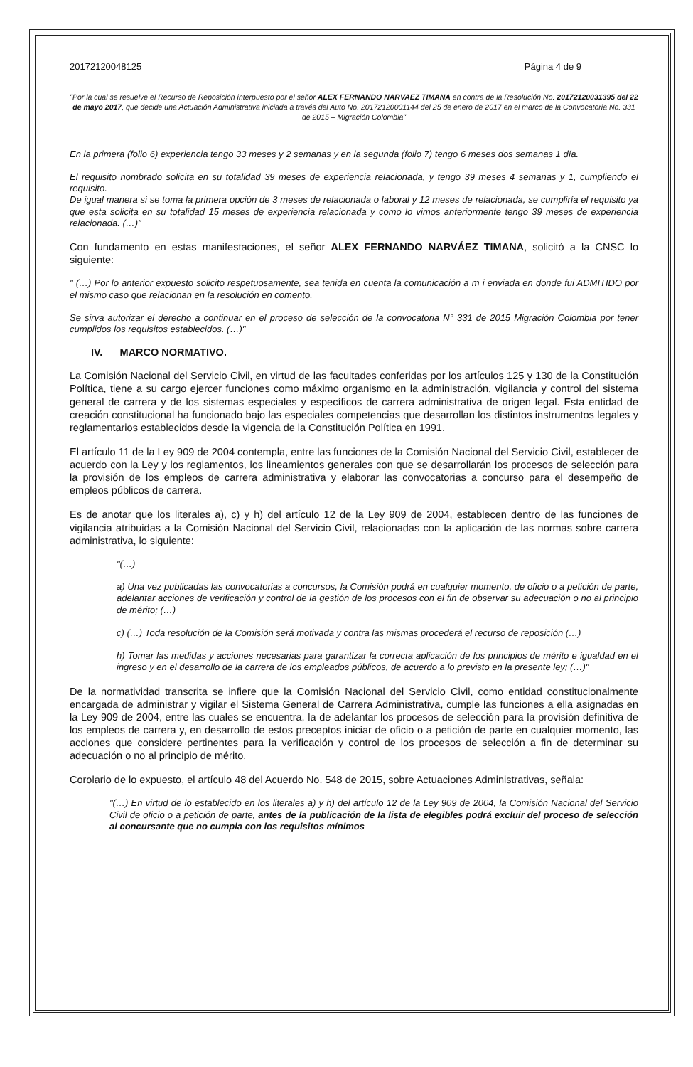20172120048125 Página 4 de 9
"Por la cual se resuelve el Recurso de Reposición interpuesto por el señor ALEX FERNANDO NARVAEZ TIMANA en contra de la Resolución No. 20172120031395 del 22 de mayo 2017, que decide una Actuación Administrativa iniciada a través del Auto No. 20172120001144 del 25 de enero de 2017 en el marco de la Convocatoria No. 331 de 2015 – Migración Colombia"
En la primera (folio 6) experiencia tengo 33 meses y 2 semanas y en la segunda (folio 7) tengo 6 meses dos semanas 1 día.
El requisito nombrado solicita en su totalidad 39 meses de experiencia relacionada, y tengo 39 meses 4 semanas y 1, cumpliendo el requisito.
De igual manera si se toma la primera opción de 3 meses de relacionada o laboral y 12 meses de relacionada, se cumpliría el requisito ya que esta solicita en su totalidad 15 meses de experiencia relacionada y como lo vimos anteriormente tengo 39 meses de experiencia relacionada. (…)"
Con fundamento en estas manifestaciones, el señor ALEX FERNANDO NARVÁEZ TIMANA, solicitó a la CNSC lo siguiente:
" (…) Por lo anterior expuesto solicito respetuosamente, sea tenida en cuenta la comunicación a m i enviada en donde fui ADMITIDO por el mismo caso que relacionan en la resolución en comento.
Se sirva autorizar el derecho a continuar en el proceso de selección de la convocatoria N° 331 de 2015 Migración Colombia por tener cumplidos los requisitos establecidos. (…)"
IV. MARCO NORMATIVO.
La Comisión Nacional del Servicio Civil, en virtud de las facultades conferidas por los artículos 125 y 130 de la Constitución Política, tiene a su cargo ejercer funciones como máximo organismo en la administración, vigilancia y control del sistema general de carrera y de los sistemas especiales y específicos de carrera administrativa de origen legal. Esta entidad de creación constitucional ha funcionado bajo las especiales competencias que desarrollan los distintos instrumentos legales y reglamentarios establecidos desde la vigencia de la Constitución Política en 1991.
El artículo 11 de la Ley 909 de 2004 contempla, entre las funciones de la Comisión Nacional del Servicio Civil, establecer de acuerdo con la Ley y los reglamentos, los lineamientos generales con que se desarrollarán los procesos de selección para la provisión de los empleos de carrera administrativa y elaborar las convocatorias a concurso para el desempeño de empleos públicos de carrera.
Es de anotar que los literales a), c) y h) del artículo 12 de la Ley 909 de 2004, establecen dentro de las funciones de vigilancia atribuidas a la Comisión Nacional del Servicio Civil, relacionadas con la aplicación de las normas sobre carrera administrativa, lo siguiente:
"(…)
a) Una vez publicadas las convocatorias a concursos, la Comisión podrá en cualquier momento, de oficio o a petición de parte, adelantar acciones de verificación y control de la gestión de los procesos con el fin de observar su adecuación o no al principio de mérito; (…)
c) (…) Toda resolución de la Comisión será motivada y contra las mismas procederá el recurso de reposición (…)
h) Tomar las medidas y acciones necesarias para garantizar la correcta aplicación de los principios de mérito e igualdad en el ingreso y en el desarrollo de la carrera de los empleados públicos, de acuerdo a lo previsto en la presente ley; (…)"
De la normatividad transcrita se infiere que la Comisión Nacional del Servicio Civil, como entidad constitucionalmente encargada de administrar y vigilar el Sistema General de Carrera Administrativa, cumple las funciones a ella asignadas en la Ley 909 de 2004, entre las cuales se encuentra, la de adelantar los procesos de selección para la provisión definitiva de los empleos de carrera y, en desarrollo de estos preceptos iniciar de oficio o a petición de parte en cualquier momento, las acciones que considere pertinentes para la verificación y control de los procesos de selección a fin de determinar su adecuación o no al principio de mérito.
Corolario de lo expuesto, el artículo 48 del Acuerdo No. 548 de 2015, sobre Actuaciones Administrativas, señala:
"(…) En virtud de lo establecido en los literales a) y h) del artículo 12 de la Ley 909 de 2004, la Comisión Nacional del Servicio Civil de oficio o a petición de parte, antes de la publicación de la lista de elegibles podrá excluir del proceso de selección al concursante que no cumpla con los requisitos mínimos